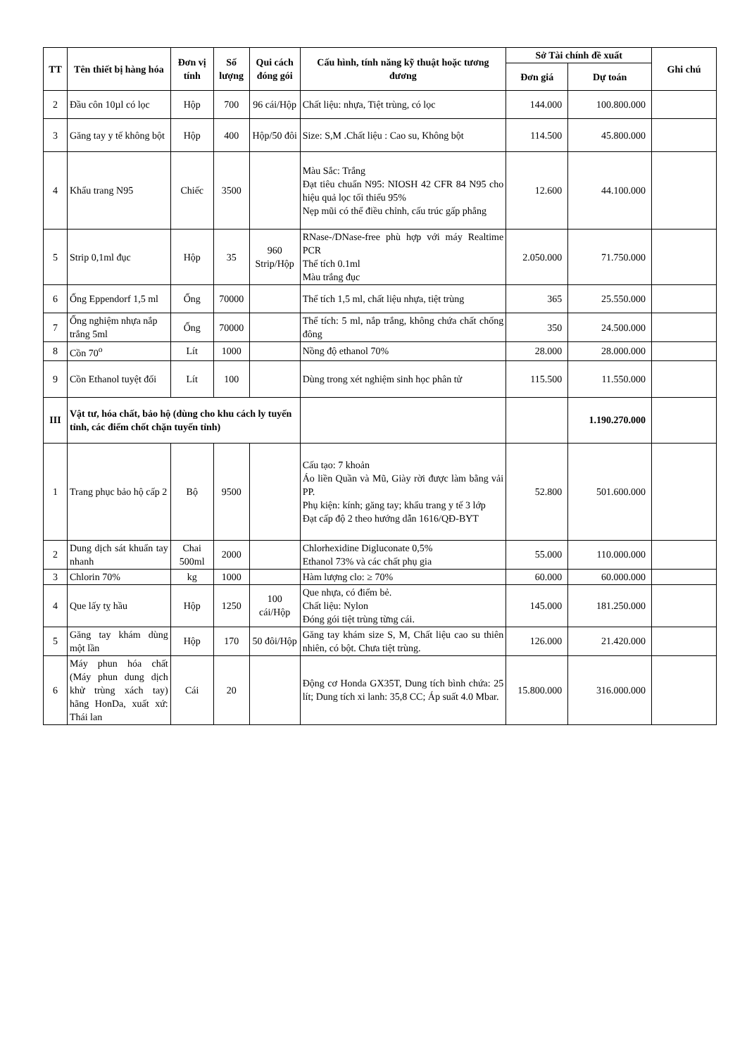| TT | Tên thiết bị hàng hóa | Đơn vị tính | Số lượng | Qui cách đóng gói | Cấu hình, tính năng kỹ thuật hoặc tương đương | Sở Tài chính đề xuất | | Ghi chú |
| --- | --- | --- | --- | --- | --- | --- | --- | --- |
| | | | | | | Đơn giá | Dự toán | |
| 2 | Đầu côn 10µl có lọc | Hộp | 700 | 96 cái/Hộp | Chất liệu: nhựa, Tiệt trùng, có lọc | 144.000 | 100.800.000 | |
| 3 | Găng tay y tế không bột | Hộp | 400 | Hộp/50 đôi | Size: S,M .Chất liệu : Cao su, Không bột | 114.500 | 45.800.000 | |
| 4 | Khẩu trang N95 | Chiếc | 3500 | | Màu Sắc: Trắng Đạt tiêu chuẩn N95: NIOSH 42 CFR 84 N95 cho hiệu quả lọc tối thiểu 95% Nẹp mũi có thể điều chỉnh, cấu trúc gấp phẳng | 12.600 | 44.100.000 | |
| 5 | Strip 0,1ml đục | Hộp | 35 | 960 Strip/Hộp | RNase-/DNase-free phù hợp với máy Realtime PCR Thể tích 0.1ml Màu trắng đục | 2.050.000 | 71.750.000 | |
| 6 | Ống Eppendorf 1,5 ml | Ống | 70000 | | Thể tích 1,5 ml, chất liệu nhựa, tiệt trùng | 365 | 25.550.000 | |
| 7 | Ống nghiệm nhựa nắp trắng 5ml | Ống | 70000 | | Thể tích: 5 ml, nắp trắng, không chứa chất chống đông | 350 | 24.500.000 | |
| 8 | Cồn 70<sup>o</sup> | Lít | 1000 | | Nồng độ ethanol 70% | 28.000 | 28.000.000 | |
| 9 | Cồn Ethanol tuyệt đối | Lít | 100 | | Dùng trong xét nghiệm sinh học phân tử | 115.500 | 11.550.000 | |
| III | Vật tư, hóa chất, bảo hộ (dùng cho khu cách ly tuyến tỉnh, các điểm chốt chặn tuyến tỉnh) | | | | | | 1.190.270.000 | |
| 1 | Trang phục bảo hộ cấp 2 | Bộ | 9500 | | Cấu tạo: 7 khoản Áo liền Quần và Mũ, Giày rời được làm bằng vải PP. Phụ kiện: kính; găng tay; khẩu trang y tế 3 lớp Đạt cấp độ 2 theo hướng dẫn 1616/QĐ-BYT | 52.800 | 501.600.000 | |
| 2 | Dung dịch sát khuẩn tay nhanh | Chai 500ml | 2000 | | Chlorhexidine Digluconate 0,5% Ethanol 73% và các chất phụ gia | 55.000 | 110.000.000 | |
| 3 | Chlorin 70% | kg | 1000 | | Hàm lượng clo: ≥ 70% | 60.000 | 60.000.000 | |
| 4 | Que lấy tỵ hầu | Hộp | 1250 | 100 cái/Hộp | Que nhựa, có điểm bẻ. Chất liệu: Nylon Đóng gói tiệt trùng từng cái. | 145.000 | 181.250.000 | |
| 5 | Găng tay khám dùng một lần | Hộp | 170 | 50 đôi/Hộp | Găng tay khám size S, M, Chất liệu cao su thiên nhiên, có bột. Chưa tiệt trùng. | 126.000 | 21.420.000 | |
| 6 | Máy phun hóa chất (Máy phun dung dịch khử trùng xách tay) hãng HonDa, xuất xứ: Thái lan | Cái | 20 | | Động cơ Honda GX35T, Dung tích bình chứa: 25 lít; Dung tích xi lanh: 35,8 CC; Áp suất 4.0 Mbar. | 15.800.000 | 316.000.000 | |